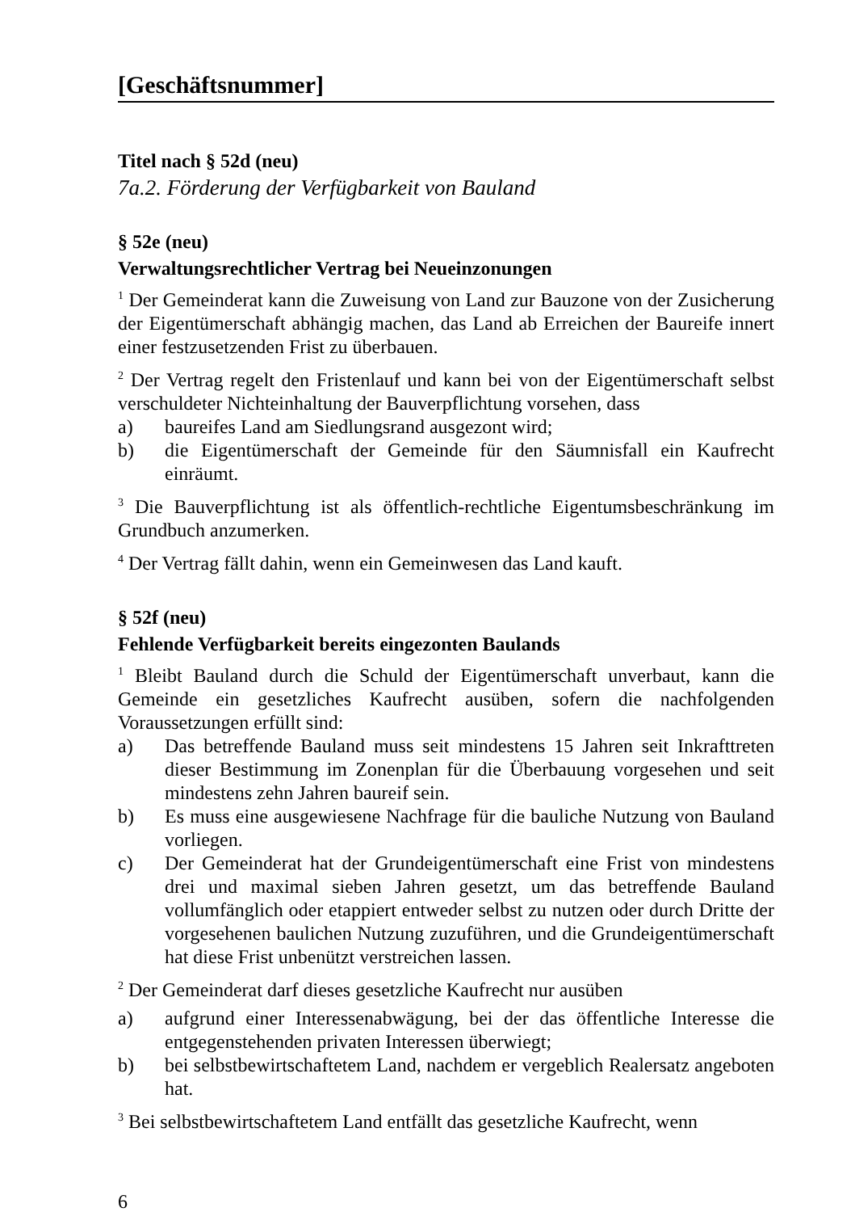[Geschäftsnummer]
Titel nach § 52d (neu)
7a.2. Förderung der Verfügbarkeit von Bauland
§ 52e (neu)
Verwaltungsrechtlicher Vertrag bei Neueinzonungen
<sup>1</sup> Der Gemeinderat kann die Zuweisung von Land zur Bauzone von der Zusicherung der Eigentümerschaft abhängig machen, das Land ab Erreichen der Baureife innert einer festzusetzenden Frist zu überbauen.
<sup>2</sup> Der Vertrag regelt den Fristenlauf und kann bei von der Eigentümerschaft selbst verschuldeter Nichteinhaltung der Bauverpflichtung vorsehen, dass
a) baureifes Land am Siedlungsrand ausgezont wird;
b) die Eigentümerschaft der Gemeinde für den Säumnisfall ein Kaufrecht einräumt.
<sup>3</sup> Die Bauverpflichtung ist als öffentlich-rechtliche Eigentumsbeschränkung im Grundbuch anzumerken.
<sup>4</sup> Der Vertrag fällt dahin, wenn ein Gemeinwesen das Land kauft.
§ 52f (neu)
Fehlende Verfügbarkeit bereits eingezonten Baulands
<sup>1</sup> Bleibt Bauland durch die Schuld der Eigentümerschaft unverbaut, kann die Gemeinde ein gesetzliches Kaufrecht ausüben, sofern die nachfolgenden Voraussetzungen erfüllt sind:
a) Das betreffende Bauland muss seit mindestens 15 Jahren seit Inkrafttreten dieser Bestimmung im Zonenplan für die Überbauung vorgesehen und seit mindestens zehn Jahren baureif sein.
b) Es muss eine ausgewiesene Nachfrage für die bauliche Nutzung von Bauland vorliegen.
c) Der Gemeinderat hat der Grundeigentümerschaft eine Frist von mindestens drei und maximal sieben Jahren gesetzt, um das betreffende Bauland vollumfänglich oder etappiert entweder selbst zu nutzen oder durch Dritte der vorgesehenen baulichen Nutzung zuzuführen, und die Grundeigentümerschaft hat diese Frist unbenützt verstreichen lassen.
<sup>2</sup> Der Gemeinderat darf dieses gesetzliche Kaufrecht nur ausüben
a) aufgrund einer Interessenabwägung, bei der das öffentliche Interesse die entgegenstehenden privaten Interessen überwiegt;
b) bei selbstbewirtschaftetem Land, nachdem er vergeblich Realersatz angeboten hat.
<sup>3</sup> Bei selbstbewirtschaftetem Land entfällt das gesetzliche Kaufrecht, wenn
6